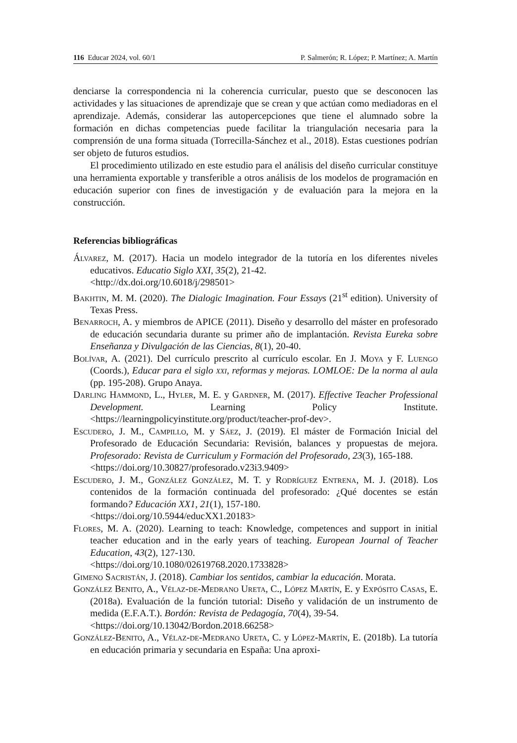116 Educar 2024, vol. 60/1 P. Salmerón; R. López; P. Martínez; A. Martín
denciarse la correspondencia ni la coherencia curricular, puesto que se desconocen las actividades y las situaciones de aprendizaje que se crean y que actúan como mediadoras en el aprendizaje. Además, considerar las autopercepciones que tiene el alumnado sobre la formación en dichas competencias puede facilitar la triangulación necesaria para la comprensión de una forma situada (Torrecilla-Sánchez et al., 2018). Estas cuestiones podrían ser objeto de futuros estudios.
El procedimiento utilizado en este estudio para el análisis del diseño curricular constituye una herramienta exportable y transferible a otros análisis de los modelos de programación en educación superior con fines de investigación y de evaluación para la mejora en la construcción.
Referencias bibliográficas
Álvarez, M. (2017). Hacia un modelo integrador de la tutoría en los diferentes niveles educativos. Educatio Siglo XXI, 35(2), 21-42.
<http://dx.doi.org/10.6018/j/298501>
Bakhtin, M. M. (2020). The Dialogic Imagination. Four Essays (21<sup>st</sup> edition). University of Texas Press.
Benarroch, A. y miembros de APICE (2011). Diseño y desarrollo del máster en profesorado de educación secundaria durante su primer año de implantación. Revista Eureka sobre Enseñanza y Divulgación de las Ciencias, 8(1), 20-40.
Bolívar, A. (2021). Del currículo prescrito al currículo escolar. En J. Moya y F. Luengo (Coords.), Educar para el siglo xxi, reformas y mejoras. LOMLOE: De la norma al aula (pp. 195-208). Grupo Anaya.
Darling Hammond, L., Hyler, M. E. y Gardner, M. (2017). Effective Teacher Professional Development. Learning Policy Institute. <https://learningpolicyinstitute.org/product/teacher-prof-dev>.
Escudero, J. M., Campillo, M. y Sáez, J. (2019). El máster de Formación Inicial del Profesorado de Educación Secundaria: Revisión, balances y propuestas de mejora. Profesorado: Revista de Curriculum y Formación del Profesorado, 23(3), 165-188.
<https://doi.org/10.30827/profesorado.v23i3.9409>
Escudero, J. M., González González, M. T. y Rodríguez Entrena, M. J. (2018). Los contenidos de la formación continuada del profesorado: ¿Qué docentes se están formando? Educación XX1, 21(1), 157-180.
<https://doi.org/10.5944/educXX1.20183>
Flores, M. A. (2020). Learning to teach: Knowledge, competences and support in initial teacher education and in the early years of teaching. European Journal of Teacher Education, 43(2), 127-130.
<https://doi.org/10.1080/02619768.2020.1733828>
Gimeno Sacristán, J. (2018). Cambiar los sentidos, cambiar la educación. Morata.
González Benito, A., Vélaz-de-Medrano Ureta, C., López Martín, E. y Expósito Casas, E. (2018a). Evaluación de la función tutorial: Diseño y validación de un instrumento de medida (E.F.A.T.). Bordón: Revista de Pedagogía, 70(4), 39-54.
<https://doi.org/10.13042/Bordon.2018.66258>
González-Benito, A., Vélaz-de-Medrano Ureta, C. y López-Martín, E. (2018b). La tutoría en educación primaria y secundaria en España: Una aproxi-